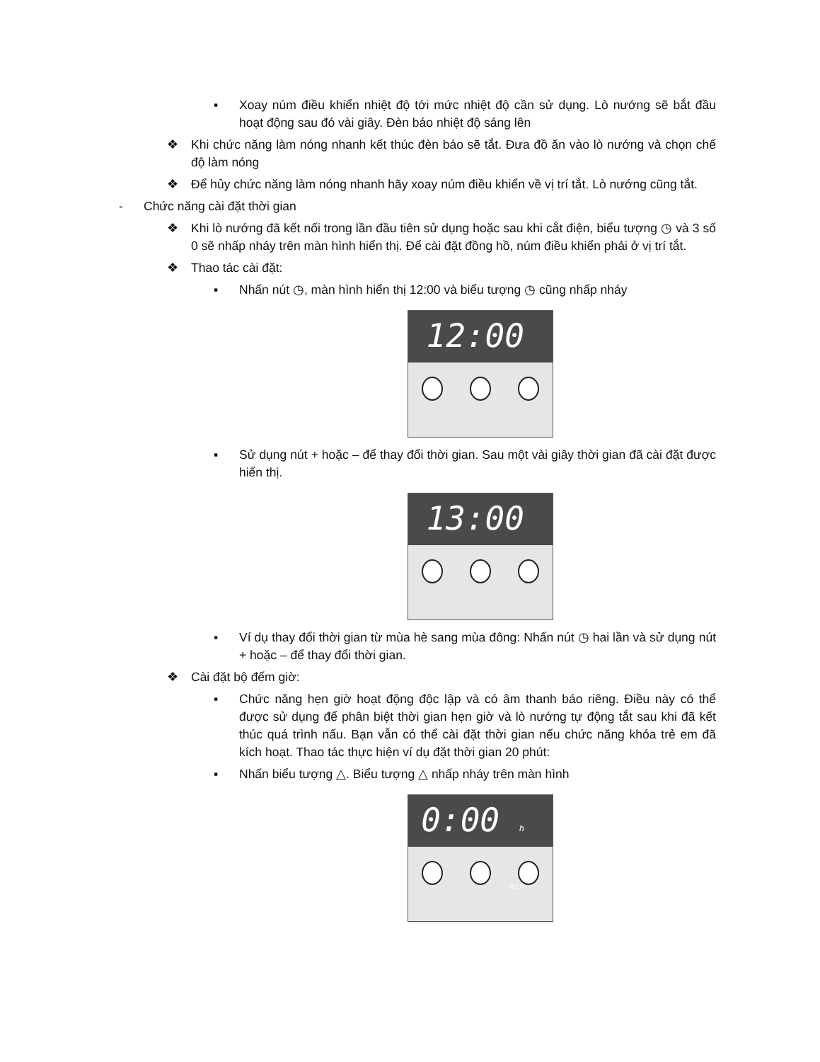▪ Xoay núm điều khiển nhiệt độ tới mức nhiệt độ cần sử dụng. Lò nướng sẽ bắt đầu hoạt động sau đó vài giây. Đèn báo nhiệt độ sáng lên
❖ Khi chức năng làm nóng nhanh kết thúc đèn báo sẽ tắt. Đưa đồ ăn vào lò nướng và chọn chế độ làm nóng
❖ Để hủy chức năng làm nóng nhanh hãy xoay núm điều khiển về vị trí tắt. Lò nướng cũng tắt.
- Chức năng cài đặt thời gian
❖ Khi lò nướng đã kết nối trong lần đầu tiên sử dụng hoặc sau khi cắt điện, biểu tượng ◷ và 3 số 0 sẽ nhấp nháy trên màn hình hiển thị. Để cài đặt đồng hồ, núm điều khiển phải ở vị trí tắt.
❖ Thao tác cài đặt:
▪ Nhấn nút ◷, màn hình hiển thị 12:00 và biểu tượng ◷ cũng nhấp nháy
12:00
▪ Sử dụng nút + hoặc – để thay đổi thời gian. Sau một vài giây thời gian đã cài đặt được hiển thị.
13:00
▪ Ví dụ thay đổi thời gian từ mùa hè sang mùa đông: Nhấn nút ◷ hai lần và sử dụng nút + hoặc – để thay đổi thời gian.
❖ Cài đặt bộ đếm giờ:
▪ Chức năng hẹn giờ hoạt động độc lập và có âm thanh báo riêng. Điều này có thể được sử dụng để phân biệt thời gian hẹn giờ và lò nướng tự động tắt sau khi đã kết thúc quá trình nấu. Bạn vẫn có thể cài đặt thời gian nếu chức năng khóa trẻ em đã kích hoạt. Thao tác thực hiện ví dụ đặt thời gian 20 phút:
▪ Nhấn biểu tượng △. Biểu tượng △ nhấp nháy trên màn hình
0:00 h min